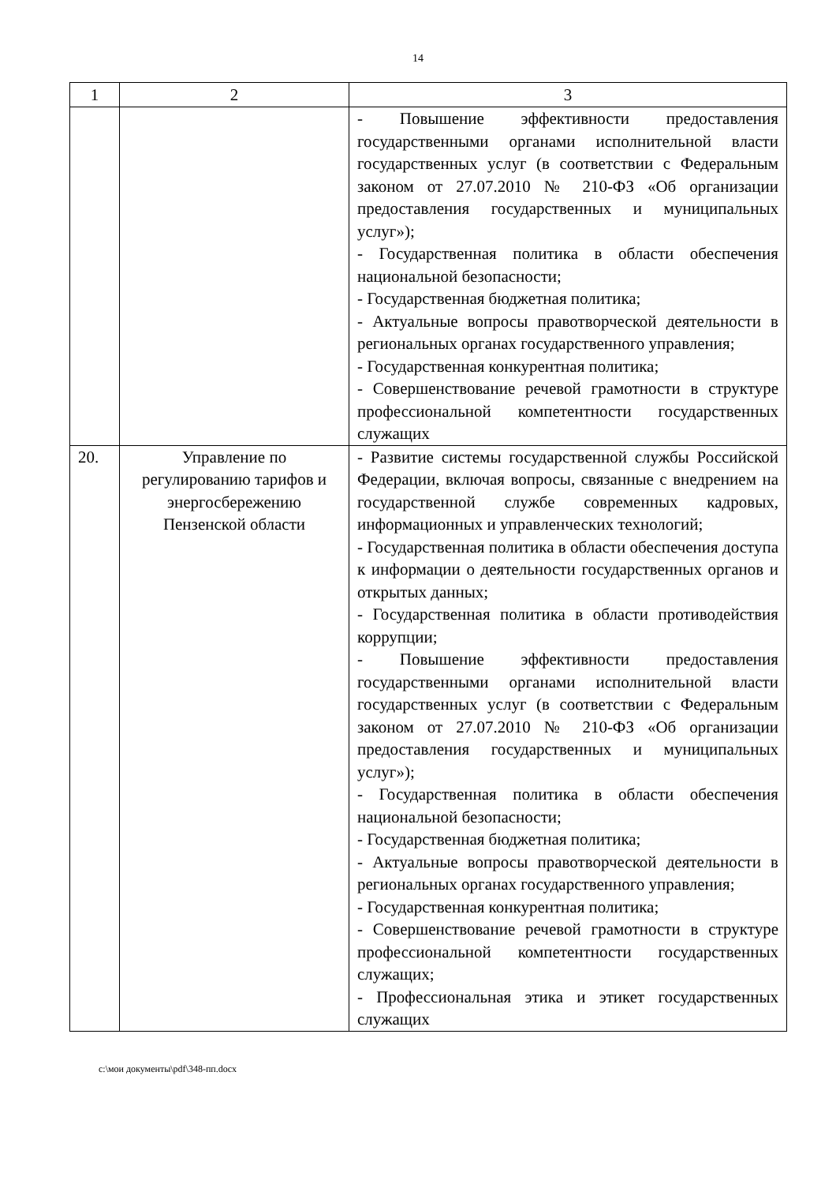14
| 1 | 2 | 3 |
| --- | --- | --- |
| | | - Повышение эффективности предоставления государственными органами исполнительной власти государственных услуг (в соответствии с Федеральным законом от 27.07.2010 № 210-ФЗ «Об организации предоставления государственных и муниципальных услуг»); - Государственная политика в области обеспечения национальной безопасности; - Государственная бюджетная политика; - Актуальные вопросы правотворческой деятельности в региональных органах государственного управления; - Государственная конкурентная политика; - Совершенствование речевой грамотности в структуре профессиональной компетентности государственных служащих |
| 20. | Управление по регулированию тарифов и энергосбережению Пензенской области | - Развитие системы государственной службы Российской Федерации, включая вопросы, связанные с внедрением на государственной службе современных кадровых, информационных и управленческих технологий; - Государственная политика в области обеспечения доступа к информации о деятельности государственных органов и открытых данных; - Государственная политика в области противодействия коррупции; - Повышение эффективности предоставления государственными органами исполнительной власти государственных услуг (в соответствии с Федеральным законом от 27.07.2010 № 210-ФЗ «Об организации предоставления государственных и муниципальных услуг»); - Государственная политика в области обеспечения национальной безопасности; - Государственная бюджетная политика; - Актуальные вопросы правотворческой деятельности в региональных органах государственного управления; - Государственная конкурентная политика; - Совершенствование речевой грамотности в структуре профессиональной компетентности государственных служащих; - Профессиональная этика и этикет государственных служащих |
c:\мои документы\pdf\348-пп.docx